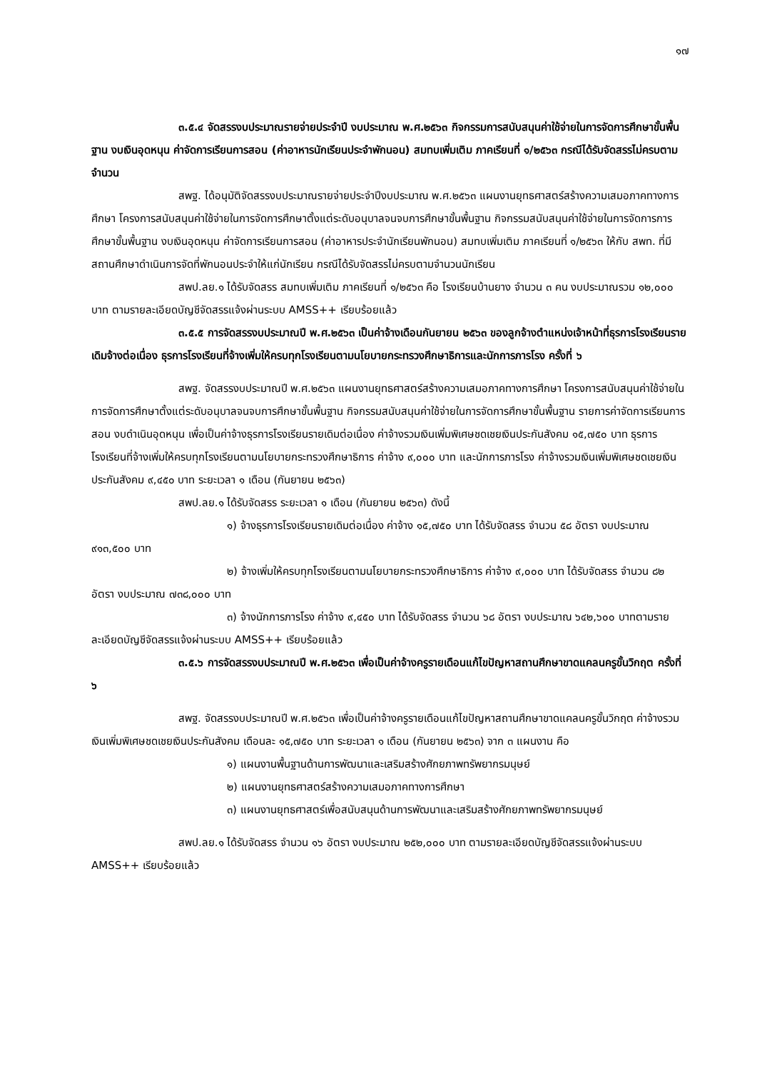๑๗
๓.๕.๔ จัดสรรงบประมาณรายจ่ายประจำปี งบประมาณ พ.ศ.๒๕๖๓ กิจกรรมการสนับสนุนค่าใช้จ่ายในการจัดการศึกษาขั้นพื้นฐาน งบเงินอุดหนุน ค่าจัดการเรียนการสอน (ค่าอาหารนักเรียนประจำพักนอน) สมทบเพิ่มเติม ภาคเรียนที่ ๑/๒๕๖๓ กรณีได้รับจัดสรรไม่ครบตามจำนวน
สพฐ. ได้อนุมัติจัดสรรงบประมาณรายจ่ายประจำปีงบประมาณ พ.ศ.๒๕๖๓ แผนงานยุทธศาสตร์สร้างความเสมอภาคทางการศึกษา โครงการสนับสนุนค่าใช้จ่ายในการจัดการศึกษาตั้งแต่ระดับอนุบาลจนจบการศึกษาขั้นพื้นฐาน กิจกรรมสนับสนุนค่าใช้จ่ายในการจัดการการศึกษาขั้นพื้นฐาน งบเงินอุดหนุน ค่าจัดการเรียนการสอน (ค่าอาหารประจำนักเรียนพักนอน) สมทบเพิ่มเติม ภาคเรียนที่ ๑/๒๕๖๓ ให้กับ สพท. ที่มีสถานศึกษาดำเนินการจัดที่พักนอนประจำให้แก่นักเรียน กรณีได้รับจัดสรรไม่ครบตามจำนวนนักเรียน
สพป.ลย.๑ ได้รับจัดสรร สมทบเพิ่มเติม ภาคเรียนที่ ๑/๒๕๖๓ คือ โรงเรียนบ้านยาง จำนวน ๓ คน งบประมาณรวม ๑๒,๐๐๐ บาท ตามรายละเอียดบัญชีจัดสรรแจ้งผ่านระบบ AMSS++ เรียบร้อยแล้ว
๓.๕.๕ การจัดสรรงบประมาณปี พ.ศ.๒๕๖๓ เป็นค่าจ้างเดือนกันยายน ๒๕๖๓ ของลูกจ้างตำแหน่งเจ้าหน้าที่ธุรการโรงเรียนรายเดิมจ้างต่อเนื่อง ธุรการโรงเรียนที่จ้างเพิ่มให้ครบทุกโรงเรียนตามนโยบายกระทรวงศึกษาธิการและนักการภารโรง ครั้งที่ ๖
สพฐ. จัดสรรงบประมาณปี พ.ศ.๒๕๖๓ แผนงานยุทธศาสตร์สร้างความเสมอภาคทางการศึกษา โครงการสนับสนุนค่าใช้จ่ายในการจัดการศึกษาตั้งแต่ระดับอนุบาลจนจบการศึกษาขั้นพื้นฐาน กิจกรรมสนับสนุนค่าใช้จ่ายในการจัดการศึกษาขั้นพื้นฐาน รายการค่าจัดการเรียนการสอน งบดำเนินอุดหนุน เพื่อเป็นค่าจ้างธุรการโรงเรียนรายเดิมต่อเนื่อง ค่าจ้างรวมเงินเพิ่มพิเศษชดเชยเงินประกันสังคม ๑๕,๗๕๐ บาท ธุรการโรงเรียนที่จ้างเพิ่มให้ครบทุกโรงเรียนตามนโยบายกระทรวงศึกษาธิการ ค่าจ้าง ๙,๐๐๐ บาท และนักการภารโรง ค่าจ้างรวมเงินเพิ่มพิเศษชดเชยเงินประกันสังคม ๙,๔๕๐ บาท ระยะเวลา ๑ เดือน (กันยายน ๒๕๖๓)
สพป.ลย.๑ ได้รับจัดสรร ระยะเวลา ๑ เดือน (กันยายน ๒๕๖๓) ดังนี้
๑) จ้างธุรการโรงเรียนรายเดิมต่อเนื่อง ค่าจ้าง ๑๕,๗๕๐ บาท ได้รับจัดสรร จำนวน ๕๘ อัตรา งบประมาณ ๙๑๓,๕๐๐ บาท
๒) จ้างเพิ่มให้ครบทุกโรงเรียนตามนโยบายกระทรวงศึกษาธิการ ค่าจ้าง ๙,๐๐๐ บาท ได้รับจัดสรร จำนวน ๘๒ อัตรา งบประมาณ ๗๓๘,๐๐๐ บาท
๓) จ้างนักการภารโรง ค่าจ้าง ๙,๔๕๐ บาท ได้รับจัดสรร จำนวน ๖๘ อัตรา งบประมาณ ๖๔๒,๖๐๐ บาทตามรายละเอียดบัญชีจัดสรรแจ้งผ่านระบบ AMSS++ เรียบร้อยแล้ว
๓.๕.๖ การจัดสรรงบประมาณปี พ.ศ.๒๕๖๓ เพื่อเป็นค่าจ้างครูรายเดือนแก้ไขปัญหาสถานศึกษาขาดแคลนครูขั้นวิกฤต ครั้งที่ ๖
สพฐ. จัดสรรงบประมาณปี พ.ศ.๒๕๖๓ เพื่อเป็นค่าจ้างครูรายเดือนแก้ไขปัญหาสถานศึกษาขาดแคลนครูขั้นวิกฤต ค่าจ้างรวมเงินเพิ่มพิเศษชดเชยเงินประกันสังคม เดือนละ ๑๕,๗๕๐ บาท ระยะเวลา ๑ เดือน (กันยายน ๒๕๖๓) จาก ๓ แผนงาน คือ
๑) แผนงานพื้นฐานด้านการพัฒนาและเสริมสร้างศักยภาพทรัพยากรมนุษย์
๒) แผนงานยุทธศาสตร์สร้างความเสมอภาคทางการศึกษา
๓) แผนงานยุทธศาสตร์เพื่อสนับสนุนด้านการพัฒนาและเสริมสร้างศักยภาพทรัพยากรมนุษย์
สพป.ลย.๑ ได้รับจัดสรร จำนวน ๑๖ อัตรา งบประมาณ ๒๕๒,๐๐๐ บาท ตามรายละเอียดบัญชีจัดสรรแจ้งผ่านระบบ AMSS++ เรียบร้อยแล้ว